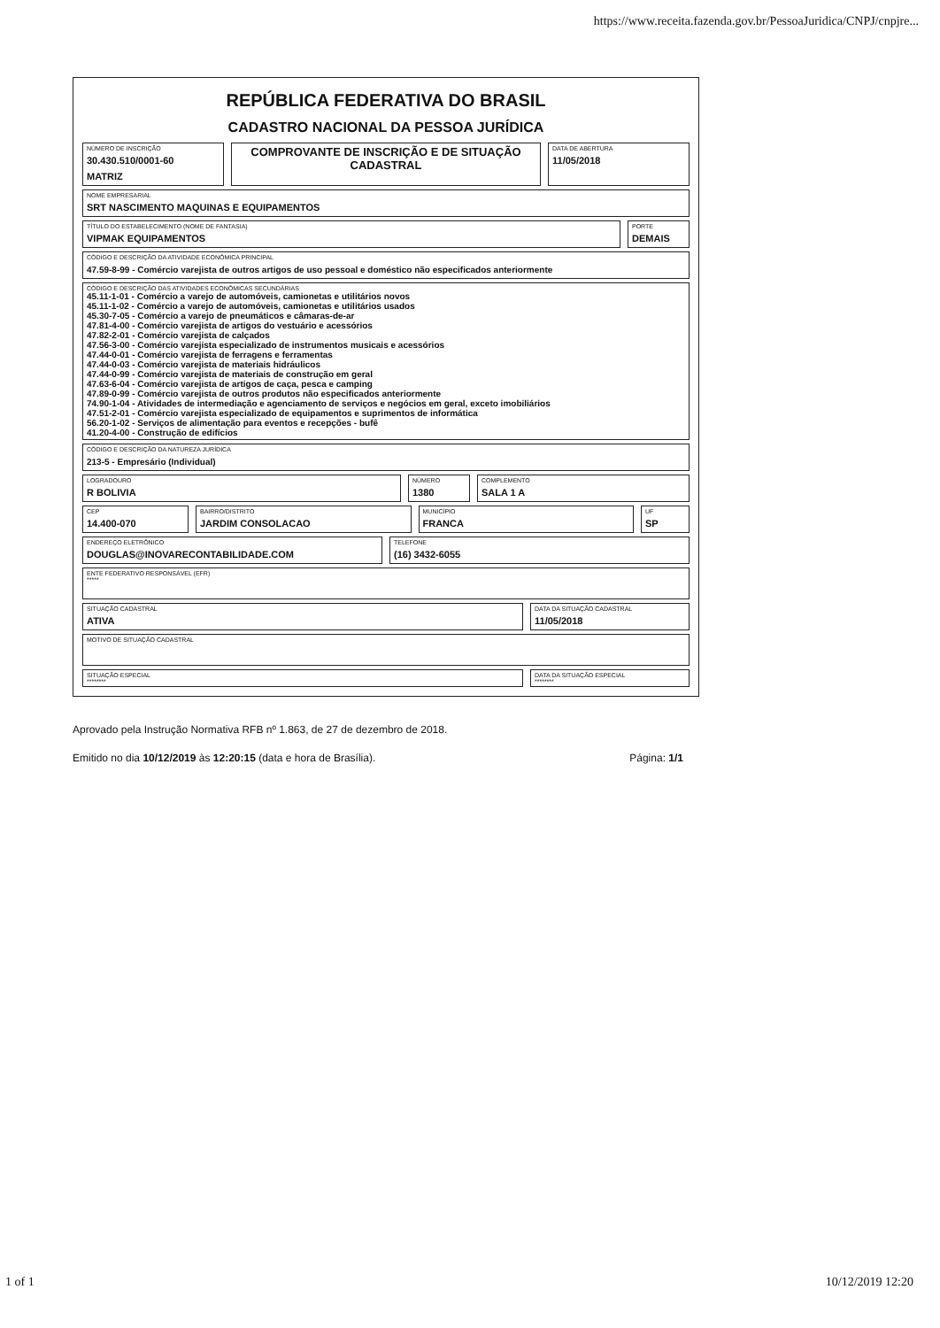https://www.receita.fazenda.gov.br/PessoaJuridica/CNPJ/cnpjre...
REPÚBLICA FEDERATIVA DO BRASIL
CADASTRO NACIONAL DA PESSOA JURÍDICA
NÚMERO DE INSCRIÇÃO
30.430.510/0001-60
MATRIZ
COMPROVANTE DE INSCRIÇÃO E DE SITUAÇÃO CADASTRAL
DATA DE ABERTURA
11/05/2018
NOME EMPRESARIAL
SRT NASCIMENTO MAQUINAS E EQUIPAMENTOS
TÍTULO DO ESTABELECIMENTO (NOME DE FANTASIA)
VIPMAK EQUIPAMENTOS
PORTE
DEMAIS
CÓDIGO E DESCRIÇÃO DA ATIVIDADE ECONÔMICA PRINCIPAL
47.59-8-99 - Comércio varejista de outros artigos de uso pessoal e doméstico não especificados anteriormente
CÓDIGO E DESCRIÇÃO DAS ATIVIDADES ECONÔMICAS SECUNDÁRIAS
45.11-1-01 - Comércio a varejo de automóveis, camionetas e utilitários novos
45.11-1-02 - Comércio a varejo de automóveis, camionetas e utilitários usados
45.30-7-05 - Comércio a varejo de pneumáticos e câmaras-de-ar
47.81-4-00 - Comércio varejista de artigos do vestuário e acessórios
47.82-2-01 - Comércio varejista de calçados
47.56-3-00 - Comércio varejista especializado de instrumentos musicais e acessórios
47.44-0-01 - Comércio varejista de ferragens e ferramentas
47.44-0-03 - Comércio varejista de materiais hidráulicos
47.44-0-99 - Comércio varejista de materiais de construção em geral
47.63-6-04 - Comércio varejista de artigos de caça, pesca e camping
47.89-0-99 - Comércio varejista de outros produtos não especificados anteriormente
74.90-1-04 - Atividades de intermediação e agenciamento de serviços e negócios em geral, exceto imobiliários
47.51-2-01 - Comércio varejista especializado de equipamentos e suprimentos de informática
56.20-1-02 - Serviços de alimentação para eventos e recepções - bufê
41.20-4-00 - Construção de edifícios
CÓDIGO E DESCRIÇÃO DA NATUREZA JURÍDICA
213-5 - Empresário (Individual)
LOGRADOURO
R BOLIVIA
NÚMERO
1380
COMPLEMENTO
SALA 1 A
CEP
14.400-070
BAIRRO/DISTRITO
JARDIM CONSOLACAO
MUNICÍPIO
FRANCA
UF
SP
ENDEREÇO ELETRÔNICO
DOUGLAS@INOVARECONTABILIDADE.COM
TELEFONE
(16) 3432-6055
ENTE FEDERATIVO RESPONSÁVEL (EFR)
*****
SITUAÇÃO CADASTRAL
ATIVA
DATA DA SITUAÇÃO CADASTRAL
11/05/2018
MOTIVO DE SITUAÇÃO CADASTRAL
SITUAÇÃO ESPECIAL
********
DATA DA SITUAÇÃO ESPECIAL
********
Aprovado pela Instrução Normativa RFB nº 1.863, de 27 de dezembro de 2018.
Emitido no dia 10/12/2019 às 12:20:15 (data e hora de Brasília). Página: 1/1
1 of 1 10/12/2019 12:20